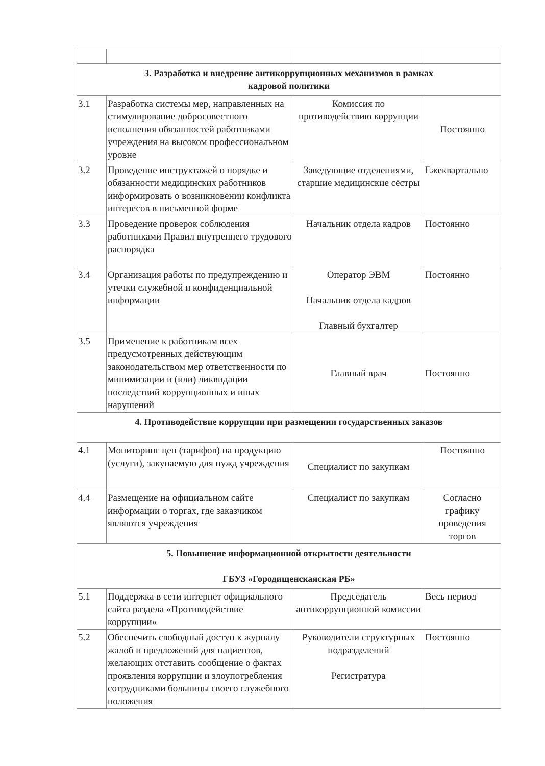| 3. Разработка и внедрение антикоррупционных механизмов в рамках кадровой политики | | | |
| 3.1 | Разработка системы мер, направленных на стимулирование добросовестного исполнения обязанностей работниками учреждения на высоком профессиональном уровне | Комиссия по противодействию коррупции | Постоянно |
| 3.2 | Проведение инструктажей о порядке и обязанности медицинских работников информировать о возникновении конфликта интересов в письменной форме | Заведующие отделениями, старшие медицинские сёстры | Ежеквартально |
| 3.3 | Проведение проверок соблюдения работниками Правил внутреннего трудового распорядка | Начальник отдела кадров | Постоянно |
| 3.4 | Организация работы по предупреждению и утечки служебной и конфиденциальной информации | Оператор ЭВМ Начальник отдела кадров Главный бухгалтер | Постоянно |
| 3.5 | Применение к работникам всех предусмотренных действующим законодательством мер ответственности по минимизации и (или) ликвидации последствий коррупционных и иных нарушений | Главный врач | Постоянно |
| 4. Противодействие коррупции при размещении государственных заказов | | | |
| 4.1 | Мониторинг цен (тарифов) на продукцию (услуги), закупаемую для нужд учреждения | Специалист по закупкам | Постоянно |
| 4.4 | Размещение на официальном сайте информации о торгах, где заказчиком являются учреждения | Специалист по закупкам | Согласно графику проведения торгов |
| 5. Повышение информационной открытости деятельности ГБУЗ «Городищенскаяская РБ» | | | |
| 5.1 | Поддержка в сети интернет официального сайта раздела «Противодействие коррупции» | Председатель антикоррупционной комиссии | Весь период |
| 5.2 | Обеспечить свободный доступ к журналу жалоб и предложений для пациентов, желающих отставить сообщение о фактах проявления коррупции и злоупотребления сотрудниками больницы своего служебного положения | Руководители структурных подразделений Регистратура | Постоянно |